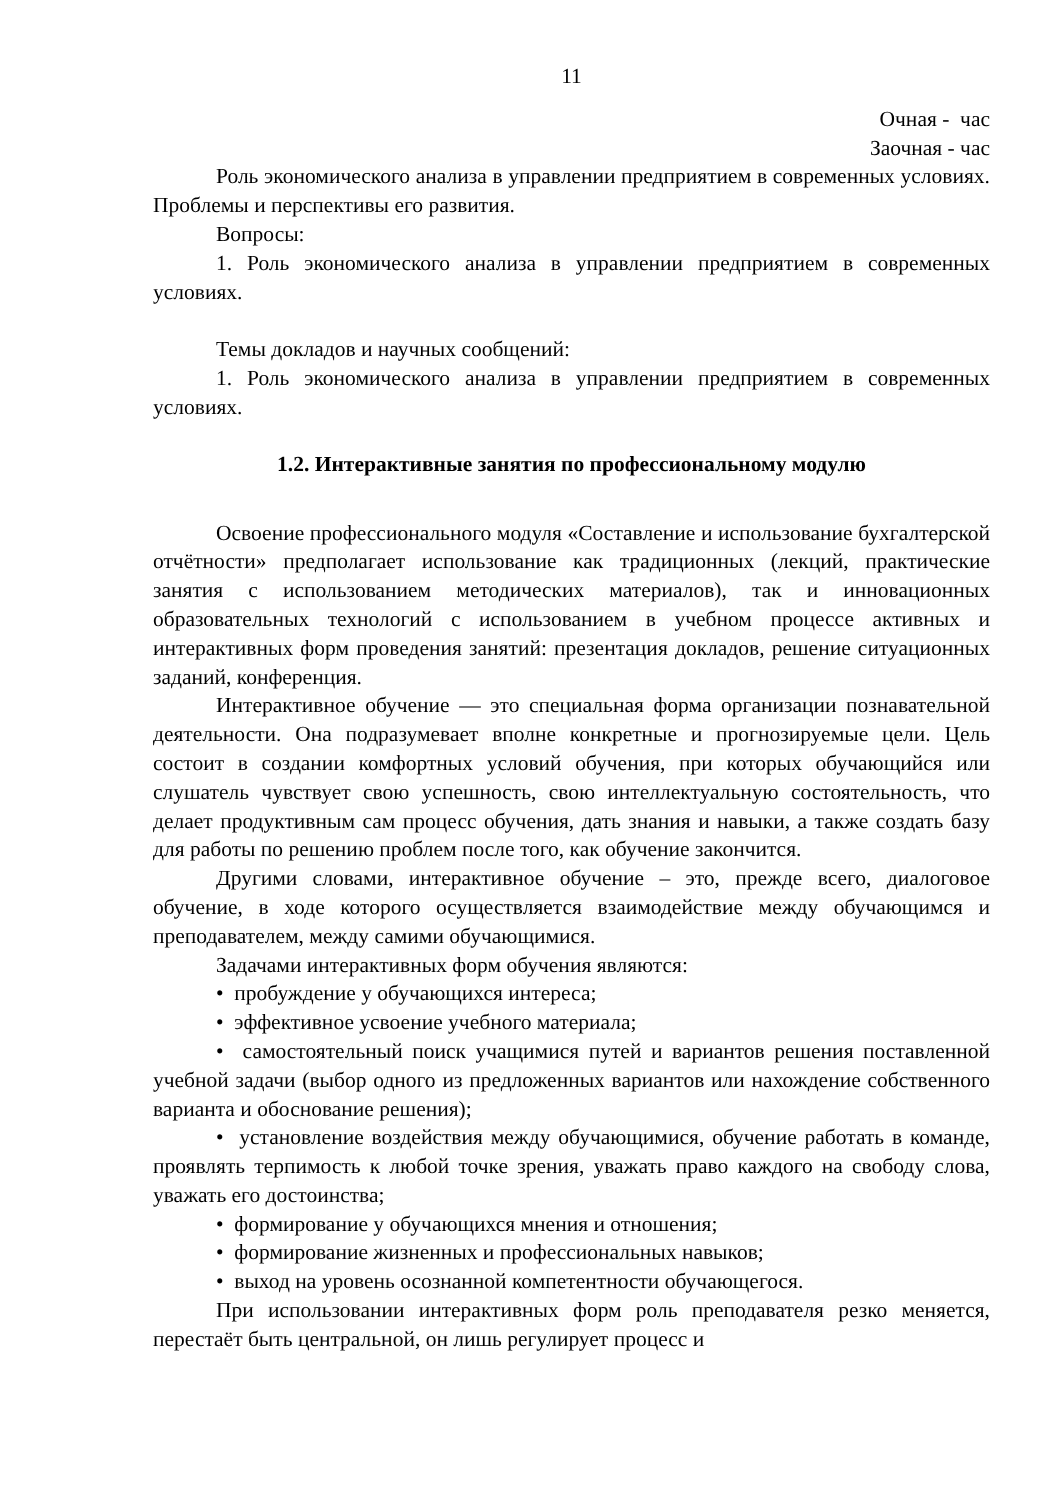11
Очная - час
Заочная - час
Роль экономического анализа в управлении предприятием в современных условиях. Проблемы и перспективы его развития.
Вопросы:
1. Роль экономического анализа в управлении предприятием в современных условиях.
Темы докладов и научных сообщений:
1. Роль экономического анализа в управлении предприятием в современных условиях.
1.2. Интерактивные занятия по профессиональному модулю
Освоение профессионального модуля «Составление и использование бухгалтерской отчётности» предполагает использование как традиционных (лекций, практические занятия с использованием методических материалов), так и инновационных образовательных технологий с использованием в учебном процессе активных и интерактивных форм проведения занятий: презентация докладов, решение ситуационных заданий, конференция.
Интерактивное обучение — это специальная форма организации познавательной деятельности. Она подразумевает вполне конкретные и прогнозируемые цели. Цель состоит в создании комфортных условий обучения, при которых обучающийся или слушатель чувствует свою успешность, свою интеллектуальную состоятельность, что делает продуктивным сам процесс обучения, дать знания и навыки, а также создать базу для работы по решению проблем после того, как обучение закончится.
Другими словами, интерактивное обучение – это, прежде всего, диалоговое обучение, в ходе которого осуществляется взаимодействие между обучающимся и преподавателем, между самими обучающимися.
Задачами интерактивных форм обучения являются:
• пробуждение у обучающихся интереса;
• эффективное усвоение учебного материала;
• самостоятельный поиск учащимися путей и вариантов решения поставленной учебной задачи (выбор одного из предложенных вариантов или нахождение собственного варианта и обоснование решения);
• установление воздействия между обучающимися, обучение работать в команде, проявлять терпимость к любой точке зрения, уважать право каждого на свободу слова, уважать его достоинства;
• формирование у обучающихся мнения и отношения;
• формирование жизненных и профессиональных навыков;
• выход на уровень осознанной компетентности обучающегося.
При использовании интерактивных форм роль преподавателя резко меняется, перестаёт быть центральной, он лишь регулирует процесс и